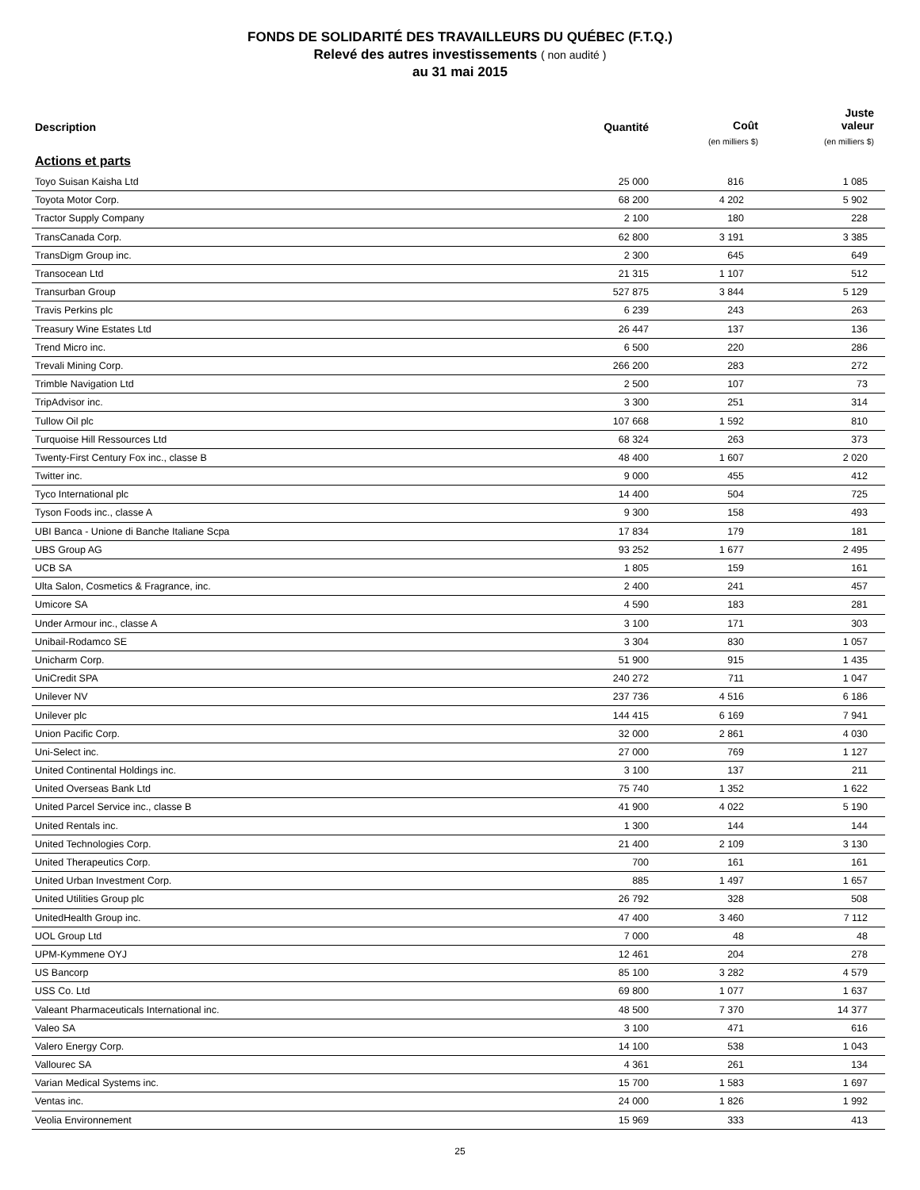FONDS DE SOLIDARITÉ DES TRAVAILLEURS DU QUÉBEC (F.T.Q.)
Relevé des autres investissements ( non audité )
au 31 mai 2015
| Description | Quantité | Coût (en milliers $) | Juste valeur (en milliers $) |
| --- | --- | --- | --- |
| Actions et parts | | | |
| Toyo Suisan Kaisha Ltd | 25 000 | 816 | 1 085 |
| Toyota Motor Corp. | 68 200 | 4 202 | 5 902 |
| Tractor Supply Company | 2 100 | 180 | 228 |
| TransCanada Corp. | 62 800 | 3 191 | 3 385 |
| TransDigm Group inc. | 2 300 | 645 | 649 |
| Transocean Ltd | 21 315 | 1 107 | 512 |
| Transurban Group | 527 875 | 3 844 | 5 129 |
| Travis Perkins plc | 6 239 | 243 | 263 |
| Treasury Wine Estates Ltd | 26 447 | 137 | 136 |
| Trend Micro inc. | 6 500 | 220 | 286 |
| Trevali Mining Corp. | 266 200 | 283 | 272 |
| Trimble Navigation Ltd | 2 500 | 107 | 73 |
| TripAdvisor inc. | 3 300 | 251 | 314 |
| Tullow Oil plc | 107 668 | 1 592 | 810 |
| Turquoise Hill Ressources Ltd | 68 324 | 263 | 373 |
| Twenty-First Century Fox inc., classe B | 48 400 | 1 607 | 2 020 |
| Twitter inc. | 9 000 | 455 | 412 |
| Tyco International plc | 14 400 | 504 | 725 |
| Tyson Foods inc., classe A | 9 300 | 158 | 493 |
| UBI Banca - Unione di Banche Italiane Scpa | 17 834 | 179 | 181 |
| UBS Group AG | 93 252 | 1 677 | 2 495 |
| UCB SA | 1 805 | 159 | 161 |
| Ulta Salon, Cosmetics & Fragrance, inc. | 2 400 | 241 | 457 |
| Umicore SA | 4 590 | 183 | 281 |
| Under Armour inc., classe A | 3 100 | 171 | 303 |
| Unibail-Rodamco SE | 3 304 | 830 | 1 057 |
| Unicharm Corp. | 51 900 | 915 | 1 435 |
| UniCredit SPA | 240 272 | 711 | 1 047 |
| Unilever NV | 237 736 | 4 516 | 6 186 |
| Unilever plc | 144 415 | 6 169 | 7 941 |
| Union Pacific Corp. | 32 000 | 2 861 | 4 030 |
| Uni-Select inc. | 27 000 | 769 | 1 127 |
| United Continental Holdings inc. | 3 100 | 137 | 211 |
| United Overseas Bank Ltd | 75 740 | 1 352 | 1 622 |
| United Parcel Service inc., classe B | 41 900 | 4 022 | 5 190 |
| United Rentals inc. | 1 300 | 144 | 144 |
| United Technologies Corp. | 21 400 | 2 109 | 3 130 |
| United Therapeutics Corp. | 700 | 161 | 161 |
| United Urban Investment Corp. | 885 | 1 497 | 1 657 |
| United Utilities Group plc | 26 792 | 328 | 508 |
| UnitedHealth Group inc. | 47 400 | 3 460 | 7 112 |
| UOL Group Ltd | 7 000 | 48 | 48 |
| UPM-Kymmene OYJ | 12 461 | 204 | 278 |
| US Bancorp | 85 100 | 3 282 | 4 579 |
| USS Co. Ltd | 69 800 | 1 077 | 1 637 |
| Valeant Pharmaceuticals International inc. | 48 500 | 7 370 | 14 377 |
| Valeo SA | 3 100 | 471 | 616 |
| Valero Energy Corp. | 14 100 | 538 | 1 043 |
| Vallourec SA | 4 361 | 261 | 134 |
| Varian Medical Systems inc. | 15 700 | 1 583 | 1 697 |
| Ventas inc. | 24 000 | 1 826 | 1 992 |
| Veolia Environnement | 15 969 | 333 | 413 |
25